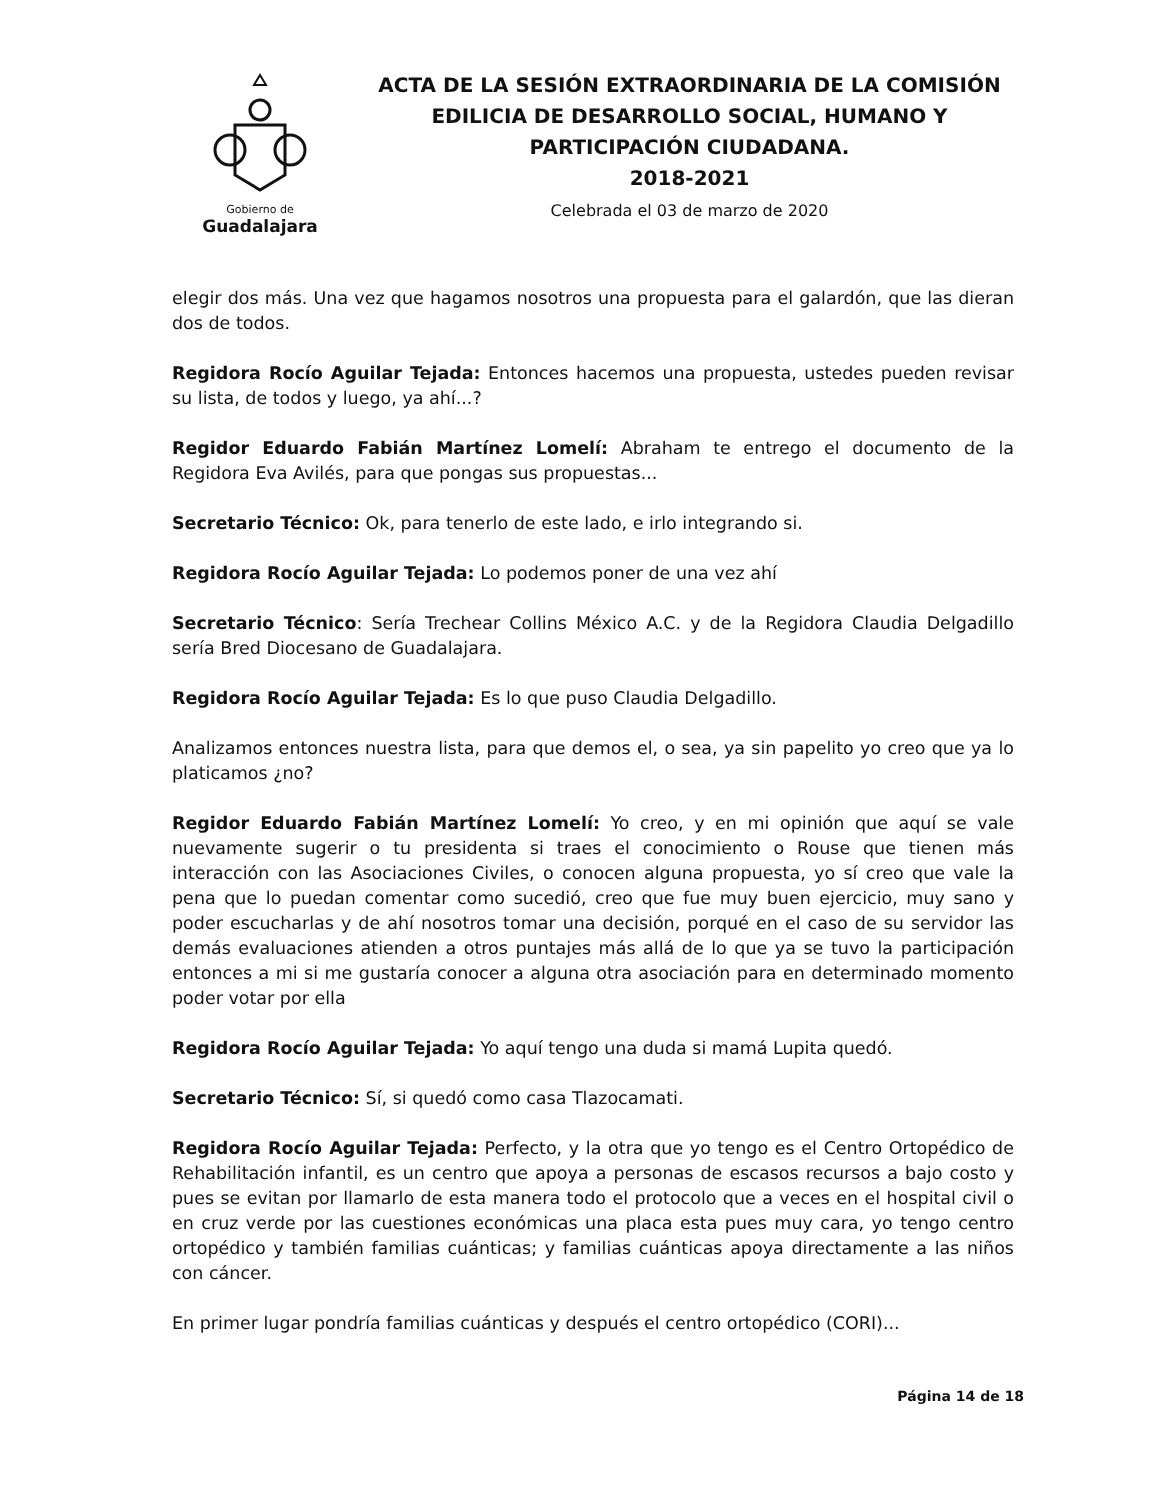Gobierno de
Guadalajara
ACTA DE LA SESIÓN EXTRAORDINARIA DE LA COMISIÓN
EDILICIA DE DESARROLLO SOCIAL, HUMANO Y
PARTICIPACIÓN CIUDADANA.
2018-2021
Celebrada el 03 de marzo de 2020
elegir dos más. Una vez que hagamos nosotros una propuesta para el galardón, que las dieran dos de todos.
Regidora Rocío Aguilar Tejada: Entonces hacemos una propuesta, ustedes pueden revisar su lista, de todos y luego, ya ahí...?
Regidor Eduardo Fabián Martínez Lomelí: Abraham te entrego el documento de la Regidora Eva Avilés, para que pongas sus propuestas...
Secretario Técnico: Ok, para tenerlo de este lado, e irlo integrando si.
Regidora Rocío Aguilar Tejada: Lo podemos poner de una vez ahí
Secretario Técnico: Sería Trechear Collins México A.C. y de la Regidora Claudia Delgadillo sería Bred Diocesano de Guadalajara.
Regidora Rocío Aguilar Tejada: Es lo que puso Claudia Delgadillo.
Analizamos entonces nuestra lista, para que demos el, o sea, ya sin papelito yo creo que ya lo platicamos ¿no?
Regidor Eduardo Fabián Martínez Lomelí: Yo creo, y en mi opinión que aquí se vale nuevamente sugerir o tu presidenta si traes el conocimiento o Rouse que tienen más interacción con las Asociaciones Civiles, o conocen alguna propuesta, yo sí creo que vale la pena que lo puedan comentar como sucedió, creo que fue muy buen ejercicio, muy sano y poder escucharlas y de ahí nosotros tomar una decisión, porqué en el caso de su servidor las demás evaluaciones atienden a otros puntajes más allá de lo que ya se tuvo la participación entonces a mi si me gustaría conocer a alguna otra asociación para en determinado momento poder votar por ella
Regidora Rocío Aguilar Tejada: Yo aquí tengo una duda si mamá Lupita quedó.
Secretario Técnico: Sí, si quedó como casa Tlazocamati.
Regidora Rocío Aguilar Tejada: Perfecto, y la otra que yo tengo es el Centro Ortopédico de Rehabilitación infantil, es un centro que apoya a personas de escasos recursos a bajo costo y pues se evitan por llamarlo de esta manera todo el protocolo que a veces en el hospital civil o en cruz verde por las cuestiones económicas una placa esta pues muy cara, yo tengo centro ortopédico y también familias cuánticas; y familias cuánticas apoya directamente a las niños con cáncer.
En primer lugar pondría familias cuánticas y después el centro ortopédico (CORI)...
Página 14 de 18